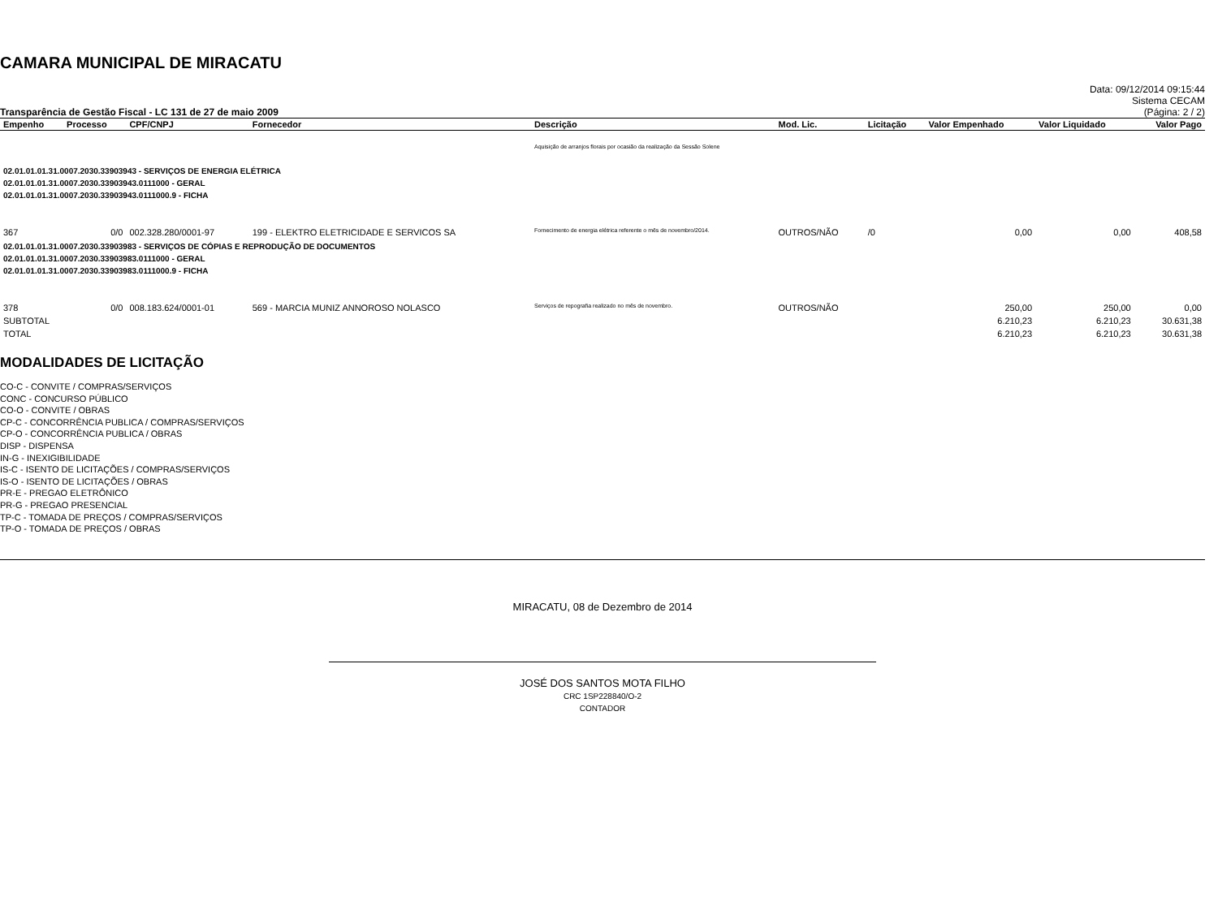CAMARA MUNICIPAL DE MIRACATU
Transparência de Gestão Fiscal - LC 131 de 27 de maio 2009
Data: 09/12/2014 09:15:44
Sistema CECAM
(Página: 2 / 2)
| Empenho | Processo | CPF/CNPJ | Fornecedor | Descrição | Mod. Lic. | Licitação | Valor Empenhado | Valor Liquidado | Valor Pago |
| --- | --- | --- | --- | --- | --- | --- | --- | --- | --- |
| | | | | Aquisição de arranjos florais por ocasião da realização da Sessão Solene | | | | | |
| 02.01.01.01.31.0007.2030.33903943 - SERVIÇOS DE ENERGIA ELÉTRICA 02.01.01.01.31.0007.2030.33903943.0111000 - GERAL 02.01.01.01.31.0007.2030.33903943.0111000.9 - FICHA | | | | | | | | | |
| 367 | 0/0 | 002.328.280/0001-97 | 199 - ELEKTRO ELETRICIDADE E SERVICOS SA | Fornecimento de energia elétrica referente o mês de novembro/2014. | OUTROS/NÃO | /0 | 0,00 | 0,00 | 408,58 |
| 02.01.01.01.31.0007.2030.33903983 - SERVIÇOS DE CÓPIAS E REPRODUÇÃO DE DOCUMENTOS 02.01.01.01.31.0007.2030.33903983.0111000 - GERAL 02.01.01.01.31.0007.2030.33903983.0111000.9 - FICHA | | | | | | | | | |
| 378 | 0/0 | 008.183.624/0001-01 | 569 - MARCIA MUNIZ ANNOROSO NOLASCO | Serviços de repografia realizado no mês de novembro. | OUTROS/NÃO | | 250,00 | 250,00 | 0,00 |
| SUBTOTAL | | | | | | | 6.210,23 | 6.210,23 | 30.631,38 |
| TOTAL | | | | | | | 6.210,23 | 6.210,23 | 30.631,38 |
MODALIDADES DE LICITAÇÃO
CO-C - CONVITE / COMPRAS/SERVIÇOS
CONC - CONCURSO PÚBLICO
CO-O - CONVITE / OBRAS
CP-C - CONCORRÊNCIA PUBLICA / COMPRAS/SERVIÇOS
CP-O - CONCORRÊNCIA PUBLICA / OBRAS
DISP - DISPENSA
IN-G - INEXIGIBILIDADE
IS-C - ISENTO DE LICITAÇÕES / COMPRAS/SERVIÇOS
IS-O - ISENTO DE LICITAÇÕES / OBRAS
PR-E - PREGAO ELETRÔNICO
PR-G - PREGAO PRESENCIAL
TP-C - TOMADA DE PREÇOS / COMPRAS/SERVIÇOS
TP-O - TOMADA DE PREÇOS / OBRAS
MIRACATU, 08 de Dezembro de 2014
JOSÉ DOS SANTOS MOTA FILHO
CRC 1SP228840/O-2
CONTADOR